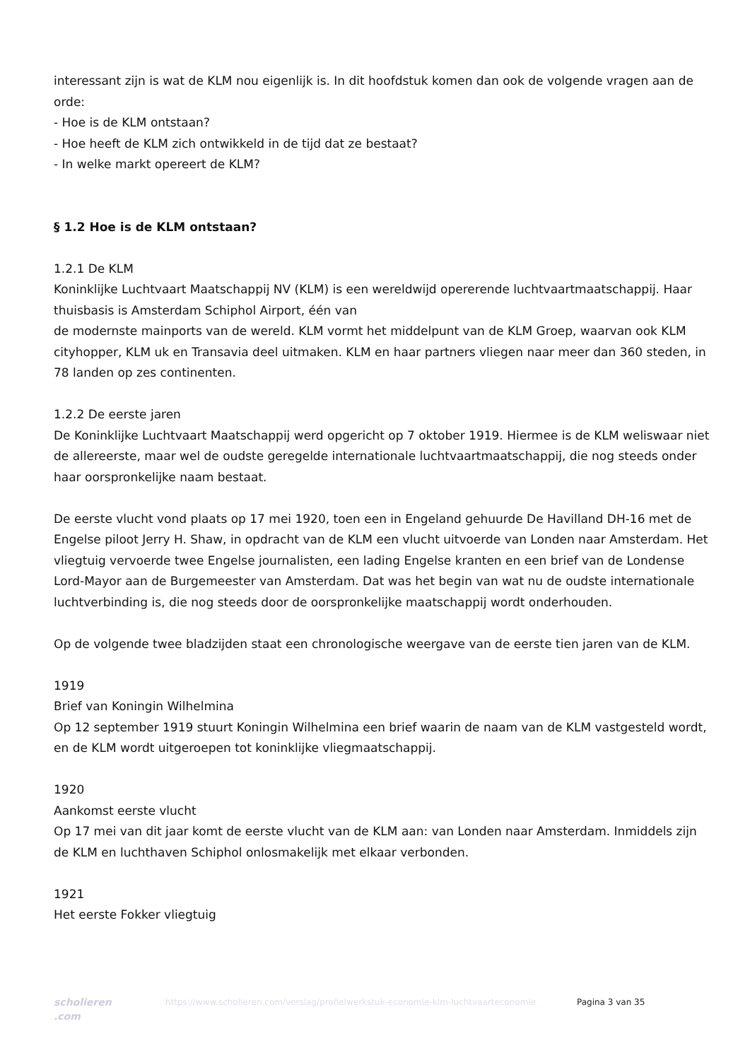interessant zijn is wat de KLM nou eigenlijk is. In dit hoofdstuk komen dan ook de volgende vragen aan de orde:
- Hoe is de KLM ontstaan?
- Hoe heeft de KLM zich ontwikkeld in de tijd dat ze bestaat?
- In welke markt opereert de KLM?
§ 1.2 Hoe is de KLM ontstaan?
1.2.1 De KLM
Koninklijke Luchtvaart Maatschappij NV (KLM) is een wereldwijd opererende luchtvaartmaatschappij. Haar thuisbasis is Amsterdam Schiphol Airport, één van
de modernste mainports van de wereld. KLM vormt het middelpunt van de KLM Groep, waarvan ook KLM cityhopper, KLM uk en Transavia deel uitmaken. KLM en haar partners vliegen naar meer dan 360 steden, in 78 landen op zes continenten.
1.2.2 De eerste jaren
De Koninklijke Luchtvaart Maatschappij werd opgericht op 7 oktober 1919. Hiermee is de KLM weliswaar niet de allereerste, maar wel de oudste geregelde internationale luchtvaartmaatschappij, die nog steeds onder haar oorspronkelijke naam bestaat.
De eerste vlucht vond plaats op 17 mei 1920, toen een in Engeland gehuurde De Havilland DH-16 met de Engelse piloot Jerry H. Shaw, in opdracht van de KLM een vlucht uitvoerde van Londen naar Amsterdam. Het vliegtuig vervoerde twee Engelse journalisten, een lading Engelse kranten en een brief van de Londense Lord-Mayor aan de Burgemeester van Amsterdam. Dat was het begin van wat nu de oudste internationale luchtverbinding is, die nog steeds door de oorspronkelijke maatschappij wordt onderhouden.
Op de volgende twee bladzijden staat een chronologische weergave van de eerste tien jaren van de KLM.
1919
Brief van Koningin Wilhelmina
Op 12 september 1919 stuurt Koningin Wilhelmina een brief waarin de naam van de KLM vastgesteld wordt, en de KLM wordt uitgeroepen tot koninklijke vliegmaatschappij.
1920
Aankomst eerste vlucht
Op 17 mei van dit jaar komt de eerste vlucht van de KLM aan: van Londen naar Amsterdam. Inmiddels zijn de KLM en luchthaven Schiphol onlosmakelijk met elkaar verbonden.
1921
Het eerste Fokker vliegtuig
scholieren .com
https://www.scholieren.com/verslag/profielwerkstuk-economie-klm-luchtvaarteconomie
Pagina 3 van 35